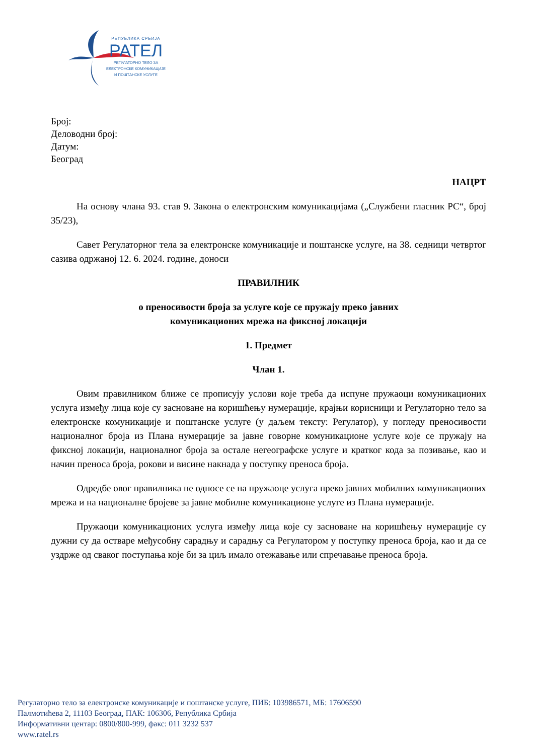РЕПУБЛИКА СРБИЈА
РАТЕЛ
РЕГУЛАТОРНО ТЕЛО ЗА
ЕЛЕКТРОНСКЕ КОМУНИКАЦИЈЕ
И ПОШТАНСКЕ УСЛУГЕ
Број:
Деловодни број:
Датум:
Београд
НАЦРТ
На основу члана 93. став 9. Закона о електронским комуникацијама („Службени гласник РС“, број 35/23),
Савет Регулаторног тела за електронске комуникације и поштанске услуге, на 38. седници четвртог сазива одржаној 12. 6. 2024. године, доноси
ПРАВИЛНИК
о преносивости броја за услуге које се пружају преко јавних
комуникационих мрежа на фиксној локацији
1. Предмет
Члан 1.
Овим правилником ближе се прописују услови које треба да испуне пружаоци комуникационих услуга између лица које су засноване на коришћењу нумерације, крајњи корисници и Регулаторно тело за електронске комуникације и поштанске услуге (у даљем тексту: Регулатор), у погледу преносивости националног броја из Плана нумерације за јавне говорне комуникационе услуге које се пружају на фиксној локацији, националног броја за остале негеографске услуге и кратког кода за позивање, као и начин преноса броја, рокови и висине накнада у поступку преноса броја.
Одредбе овог правилника не односе се на пружаоце услуга преко јавних мобилних комуникационих мрежа и на националне бројеве за јавне мобилне комуникационе услуге из Плана нумерације.
Пружаоци комуникационих услуга између лица које су засноване на коришћењу нумерације су дужни су да остваре међусобну сарадњу и сарадњу са Регулатором у поступку преноса броја, као и да се уздрже од сваког поступања које би за циљ имало отежавање или спречавање преноса броја.
Регулаторно тело за електронске комуникације и поштанске услуге, ПИБ: 103986571, МБ: 17606590
Палмотићева 2, 11103 Београд, ПАК: 106306, Република Србија
Информативни центар: 0800/800-999, факс: 011 3232 537
www.ratel.rs